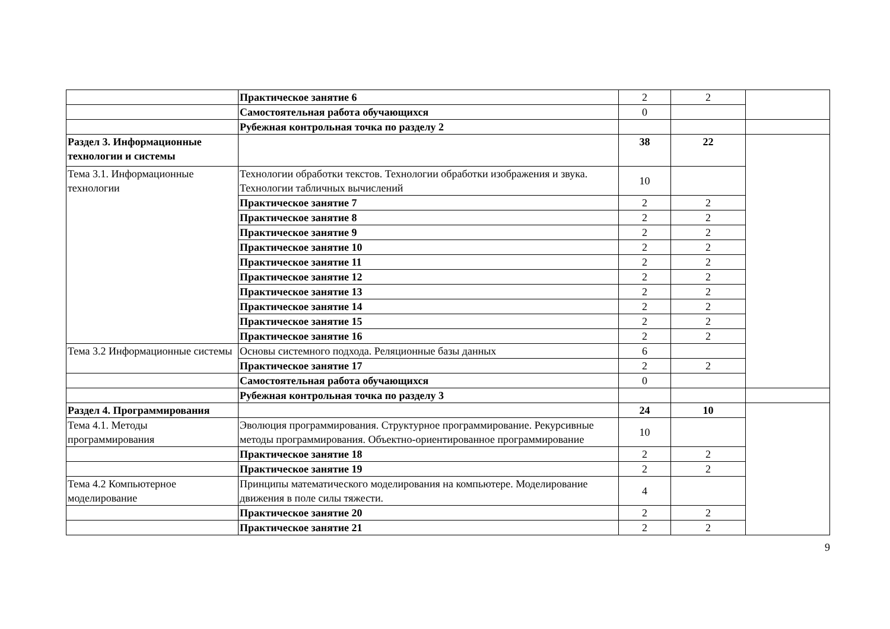| | Практическое занятие 6 | 2 | 2 | |
| | Самостоятельная работа обучающихся | 0 | | |
| | Рубежная контрольная точка по разделу 2 | | | |
| Раздел 3. Информационные технологии и системы | | 38 | 22 | |
| Тема 3.1. Информационные технологии | Технологии обработки текстов. Технологии обработки изображения и звука. Технологии табличных вычислений | 10 | | |
| | Практическое занятие 7 | 2 | 2 | |
| | Практическое занятие 8 | 2 | 2 | |
| | Практическое занятие 9 | 2 | 2 | |
| | Практическое занятие 10 | 2 | 2 | |
| | Практическое занятие 11 | 2 | 2 | |
| | Практическое занятие 12 | 2 | 2 | |
| | Практическое занятие 13 | 2 | 2 | |
| | Практическое занятие 14 | 2 | 2 | |
| | Практическое занятие 15 | 2 | 2 | |
| | Практическое занятие 16 | 2 | 2 | |
| Тема 3.2 Информационные системы | Основы системного подхода. Реляционные базы данных | 6 | | |
| | Практическое занятие 17 | 2 | 2 | |
| | Самостоятельная работа обучающихся | 0 | | |
| | Рубежная контрольная точка по разделу 3 | | | |
| Раздел 4. Программирования | | 24 | 10 | |
| Тема 4.1. Методы программирования | Эволюция программирования. Структурное программирование. Рекурсивные методы программирования. Объектно-ориентированное программирование | 10 | | |
| | Практическое занятие 18 | 2 | 2 | |
| | Практическое занятие 19 | 2 | 2 | |
| Тема 4.2 Компьютерное моделирование | Принципы математического моделирования на компьютере. Моделирование движения в поле силы тяжести. | 4 | | |
| | Практическое занятие 20 | 2 | 2 | |
| | Практическое занятие 21 | 2 | 2 | |
9